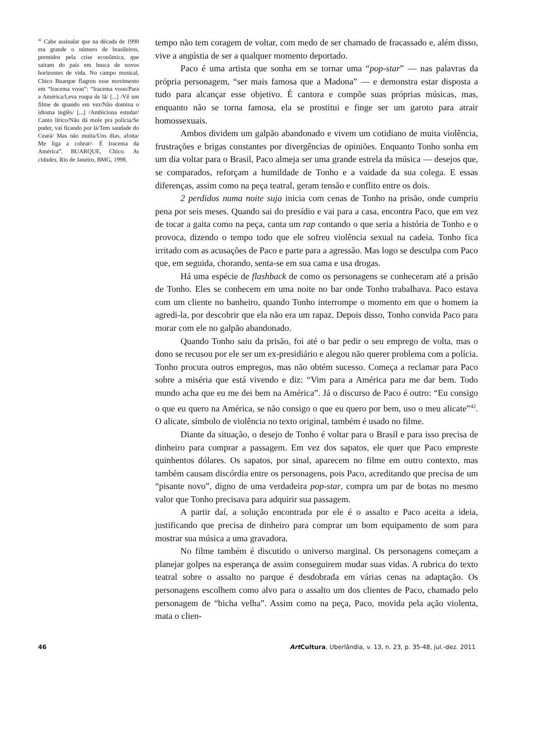<sup>42</sup> Cabe assinalar que na década de 1990 era grande o número de brasileiros, premidos pela crise econômica, que saíram do país em busca de novos horizontes de vida. No campo musical, Chico Buarque flagrou esse movimento em “Iracema voou”: “Iracema voou/Para a América/Leva roupa de lã/ [...] /Vê um filme de quando em vez/Não domina o idioma inglês/ [...] /Ambiciona estudar/ Canto lírico/Não dá mole pra polícia/Se puder, vai ficando por lá/Tem saudade do Ceará/ Mas não muita/Uns dias, afoita/ Me liga a cobrar/- É Iracema da América”. BUARQUE, Chico. As cidades, Rio de Janeiro, BMG, 1998.
tempo não tem coragem de voltar, com medo de ser chamado de fracassado e, além disso, vive a angústia de ser a qualquer momento deportado.
Paco é uma artista que sonha em se tornar uma “pop-star” — nas palavras da própria personagem, “ser mais famosa que a Madona” — e demonstra estar disposta a tudo para alcançar esse objetivo. É cantora e compõe suas próprias músicas, mas, enquanto não se torna famosa, ela se prostitui e finge ser um garoto para atrair homossexuais.
Ambos dividem um galpão abandonado e vivem um cotidiano de muita violência, frustrações e brigas constantes por divergências de opiniões. Enquanto Tonho sonha em um dia voltar para o Brasil, Paco almeja ser uma grande estrela da música — desejos que, se comparados, reforçam a humildade de Tonho e a vaidade da sua colega. E essas diferenças, assim como na peça teatral, geram tensão e conflito entre os dois.
2 perdidos numa noite suja inicia com cenas de Tonho na prisão, onde cumpriu pena por seis meses. Quando sai do presídio e vai para a casa, encontra Paco, que em vez de tocar a gaita como na peça, canta um rap contando o que seria a história de Tonho e o provoca, dizendo o tempo todo que ele sofreu violência sexual na cadeia. Tonho fica irritado com as acusações de Paco e parte para a agressão. Mas logo se desculpa com Paco que, em seguida, chorando, senta-se em sua cama e usa drogas.
Há uma espécie de flashback de como os personagens se conheceram até a prisão de Tonho. Eles se conhecem em uma noite no bar onde Tonho trabalhava. Paco estava com um cliente no banheiro, quando Tonho interrompe o momento em que o homem ia agredi-la, por descobrir que ela não era um rapaz. Depois disso, Tonho convida Paco para morar com ele no galpão abandonado.
Quando Tonho saiu da prisão, foi até o bar pedir o seu emprego de volta, mas o dono se recusou por ele ser um ex-presidiário e alegou não querer problema com a polícia. Tonho procura outros empregos, mas não obtém sucesso. Começa a reclamar para Paco sobre a miséria que está vivendo e diz: “Vim para a América para me dar bem. Todo mundo acha que eu me dei bem na América”. Já o discurso de Paco é outro: “Eu consigo o que eu quero na América, se não consigo o que eu quero por bem, uso o meu alicate”<sup>42</sup>. O alicate, símbolo de violência no texto original, também é usado no filme.
Diante da situação, o desejo de Tonho é voltar para o Brasil e para isso precisa de dinheiro para comprar a passagem. Em vez dos sapatos, ele quer que Paco empreste quinhentos dólares. Os sapatos, por sinal, aparecem no filme em outro contexto, mas também causam discórdia entre os personagens, pois Paco, acreditando que precisa de um “pisante novo”, digno de uma verdadeira pop-star, compra um par de botas no mesmo valor que Tonho precisava para adquirir sua passagem.
A partir daí, a solução encontrada por ele é o assalto e Paco aceita a ideia, justificando que precisa de dinheiro para comprar um bom equipamento de som para mostrar sua música a uma gravadora.
No filme também é discutido o universo marginal. Os personagens começam a planejar golpes na esperança de assim conseguirem mudar suas vidas. A rubrica do texto teatral sobre o assalto no parque é desdobrada em várias cenas na adaptação. Os personagens escolhem como alvo para o assalto um dos clientes de Paco, chamado pelo personagem de “bicha velha”. Assim como na peça, Paco, movida pela ação violenta, mata o clien-
46 Art Cultura, Uberlândia, v. 13, n. 23, p. 35-48, jul.-dez. 2011